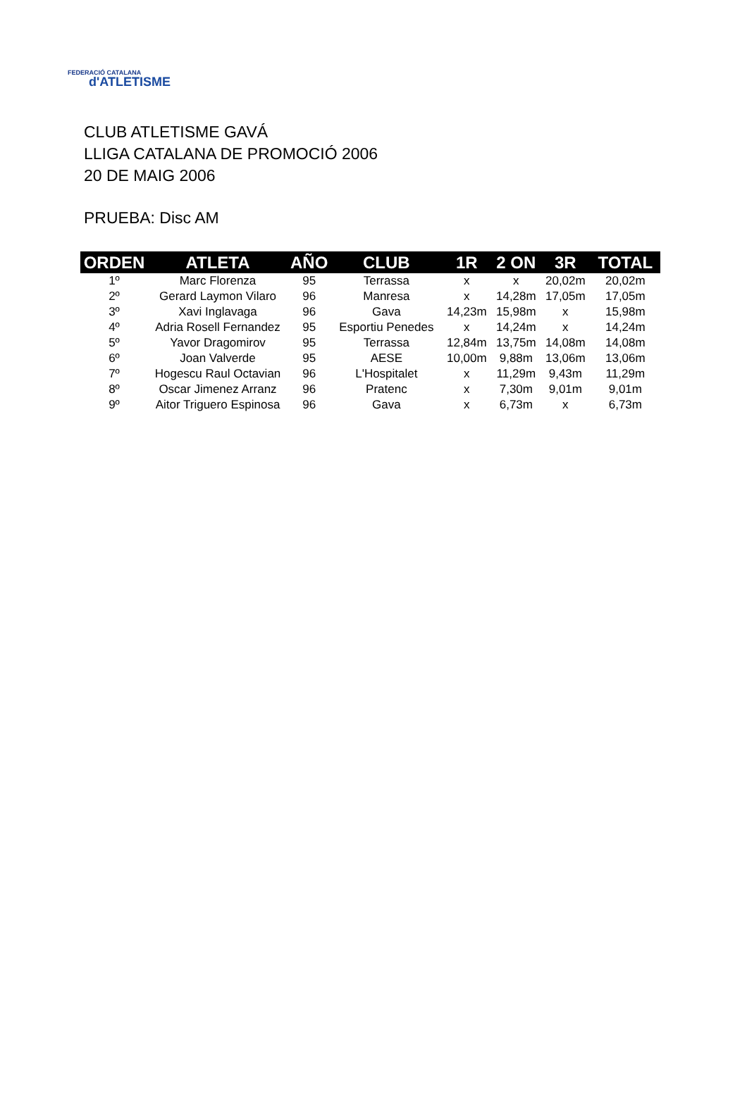FEDERACIÓ CATALANA
d'ATLETISME
CLUB ATLETISME GAVÁ
LLIGA CATALANA DE PROMOCIÓ 2006
20 DE MAIG 2006
PRUEBA: Disc AM
| ORDEN | ATLETA | AÑO | CLUB | 1R | 2 ON | 3R | TOTAL |
| --- | --- | --- | --- | --- | --- | --- | --- |
| 1º | Marc Florenza | 95 | Terrassa | x | x | 20,02m | 20,02m |
| 2º | Gerard Laymon Vilaro | 96 | Manresa | x | 14,28m | 17,05m | 17,05m |
| 3º | Xavi Inglavaga | 96 | Gava | 14,23m | 15,98m | x | 15,98m |
| 4º | Adria Rosell Fernandez | 95 | Esportiu Penedes | x | 14,24m | x | 14,24m |
| 5º | Yavor Dragomirov | 95 | Terrassa | 12,84m | 13,75m | 14,08m | 14,08m |
| 6º | Joan Valverde | 95 | AESE | 10,00m | 9,88m | 13,06m | 13,06m |
| 7º | Hogescu Raul Octavian | 96 | L'Hospitalet | x | 11,29m | 9,43m | 11,29m |
| 8º | Oscar Jimenez Arranz | 96 | Pratenc | x | 7,30m | 9,01m | 9,01m |
| 9º | Aitor Triguero Espinosa | 96 | Gava | x | 6,73m | x | 6,73m |